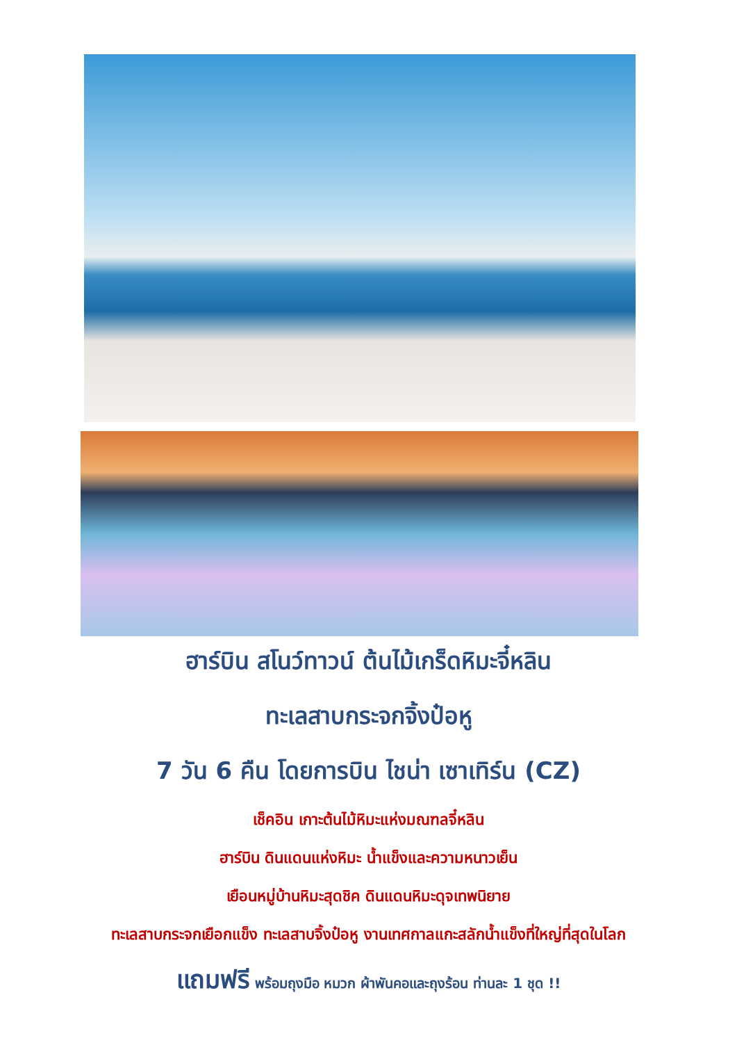ฮาร์บิน สโนว์ทาวน์ ต้นไม้เกร็ดหิมะจี๋หลิน
ทะเลสาบกระจกจิ้งป๋อหู
7 วัน 6 คืน โดยการบิน ไชน่า เซาเทิร์น (CZ)
เช็คอิน เกาะต้นไม้หิมะแห่งมณฑลจี๋หลิน
ฮาร์บิน ดินแดนแห่งหิมะ น้ำแข็งและความหนาวเย็น
เยือนหมู่บ้านหิมะสุดชิค ดินแดนหิมะดุจเทพนิยาย
ทะเลสาบกระจกเยือกแข็ง ทะเลสาบจิ้งป๋อหู งานเทศกาลแกะสลักน้ำแข็งที่ใหญ่ที่สุดในโลก
แถมฟรี พร้อมถุงมือ หมวก ผ้าพันคอและถุงร้อน ท่านละ 1 ชุด !!